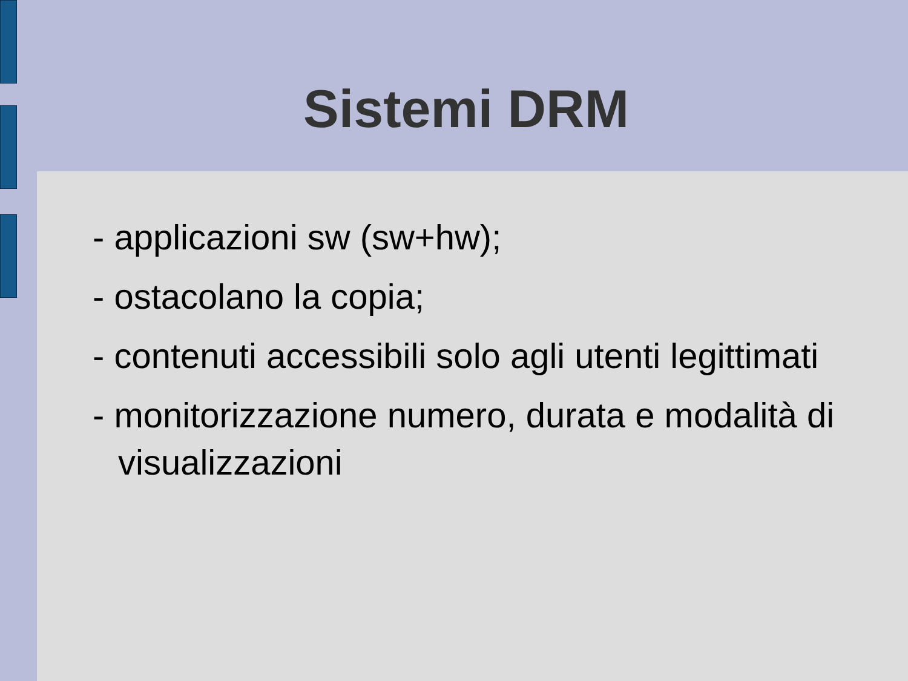Sistemi DRM
- applicazioni sw (sw+hw);
- ostacolano la copia;
- contenuti accessibili solo agli utenti legittimati
- monitorizzazione numero, durata e modalità di visualizzazioni